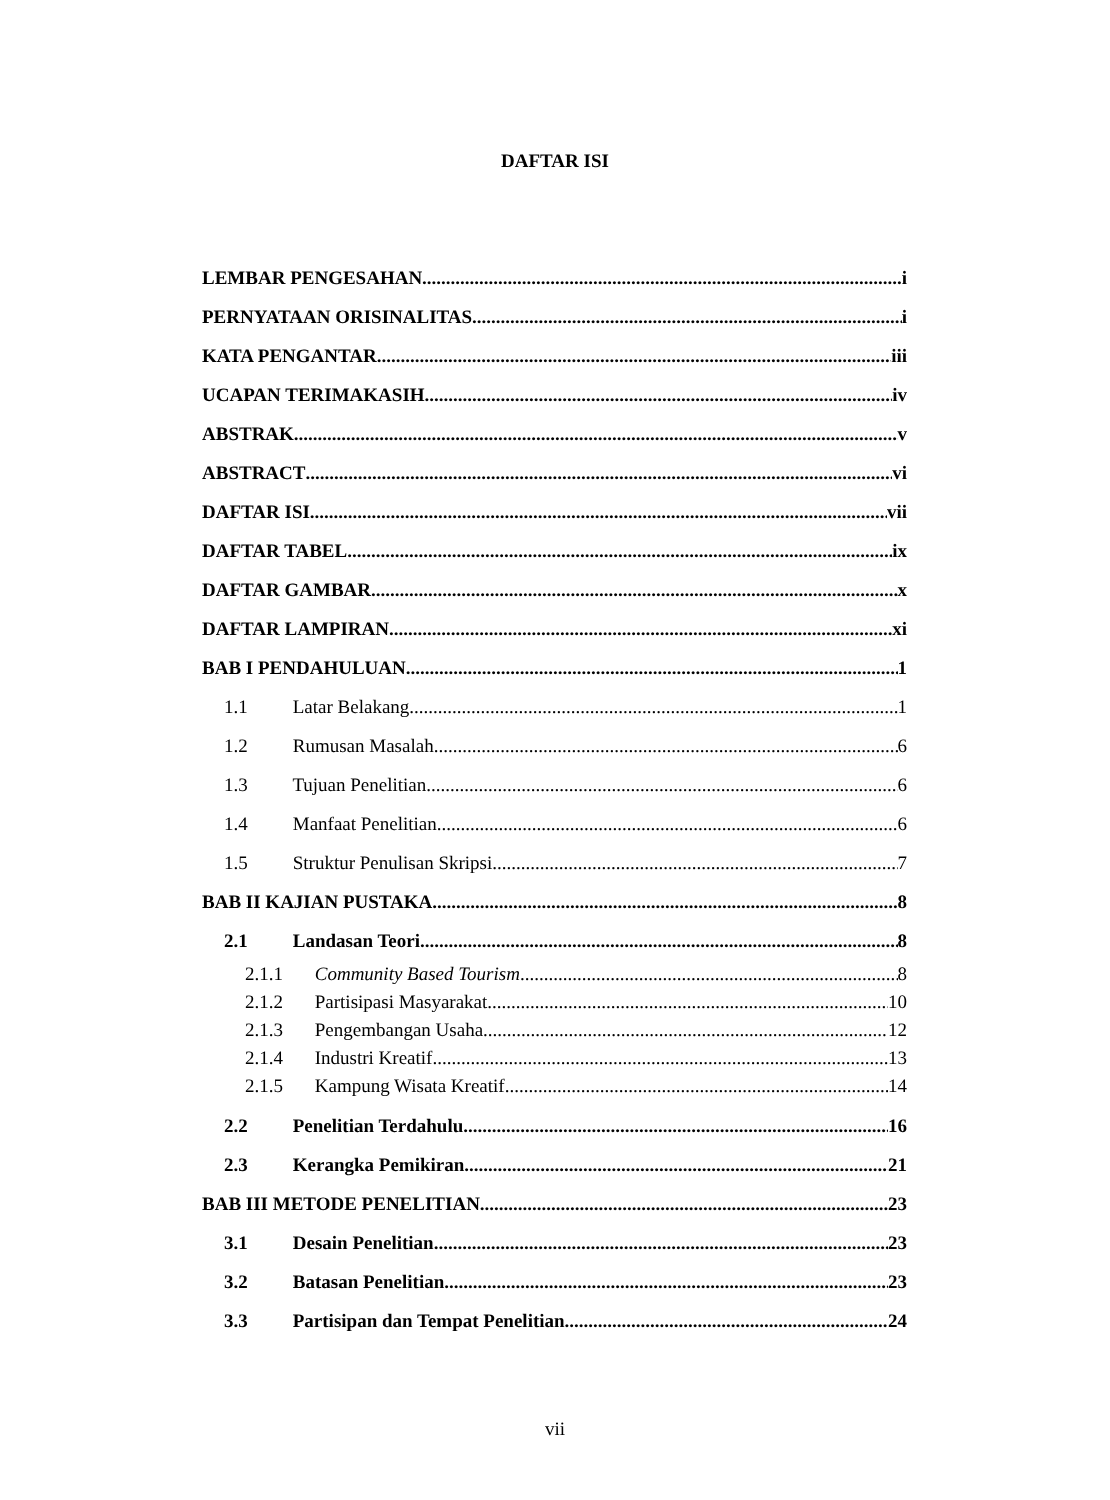DAFTAR ISI
LEMBAR PENGESAHAN i
PERNYATAAN ORISINALITAS i
KATA PENGANTAR iii
UCAPAN TERIMAKASIH iv
ABSTRAK v
ABSTRACT vi
DAFTAR ISI vii
DAFTAR TABEL ix
DAFTAR GAMBAR x
DAFTAR LAMPIRAN xi
BAB I PENDAHULUAN 1
1.1 Latar Belakang 1
1.2 Rumusan Masalah 6
1.3 Tujuan Penelitian 6
1.4 Manfaat Penelitian 6
1.5 Struktur Penulisan Skripsi 7
BAB II KAJIAN PUSTAKA 8
2.1 Landasan Teori 8
2.1.1 Community Based Tourism 8
2.1.2 Partisipasi Masyarakat 10
2.1.3 Pengembangan Usaha 12
2.1.4 Industri Kreatif 13
2.1.5 Kampung Wisata Kreatif 14
2.2 Penelitian Terdahulu 16
2.3 Kerangka Pemikiran 21
BAB III METODE PENELITIAN 23
3.1 Desain Penelitian 23
3.2 Batasan Penelitian 23
3.3 Partisipan dan Tempat Penelitian 24
vii